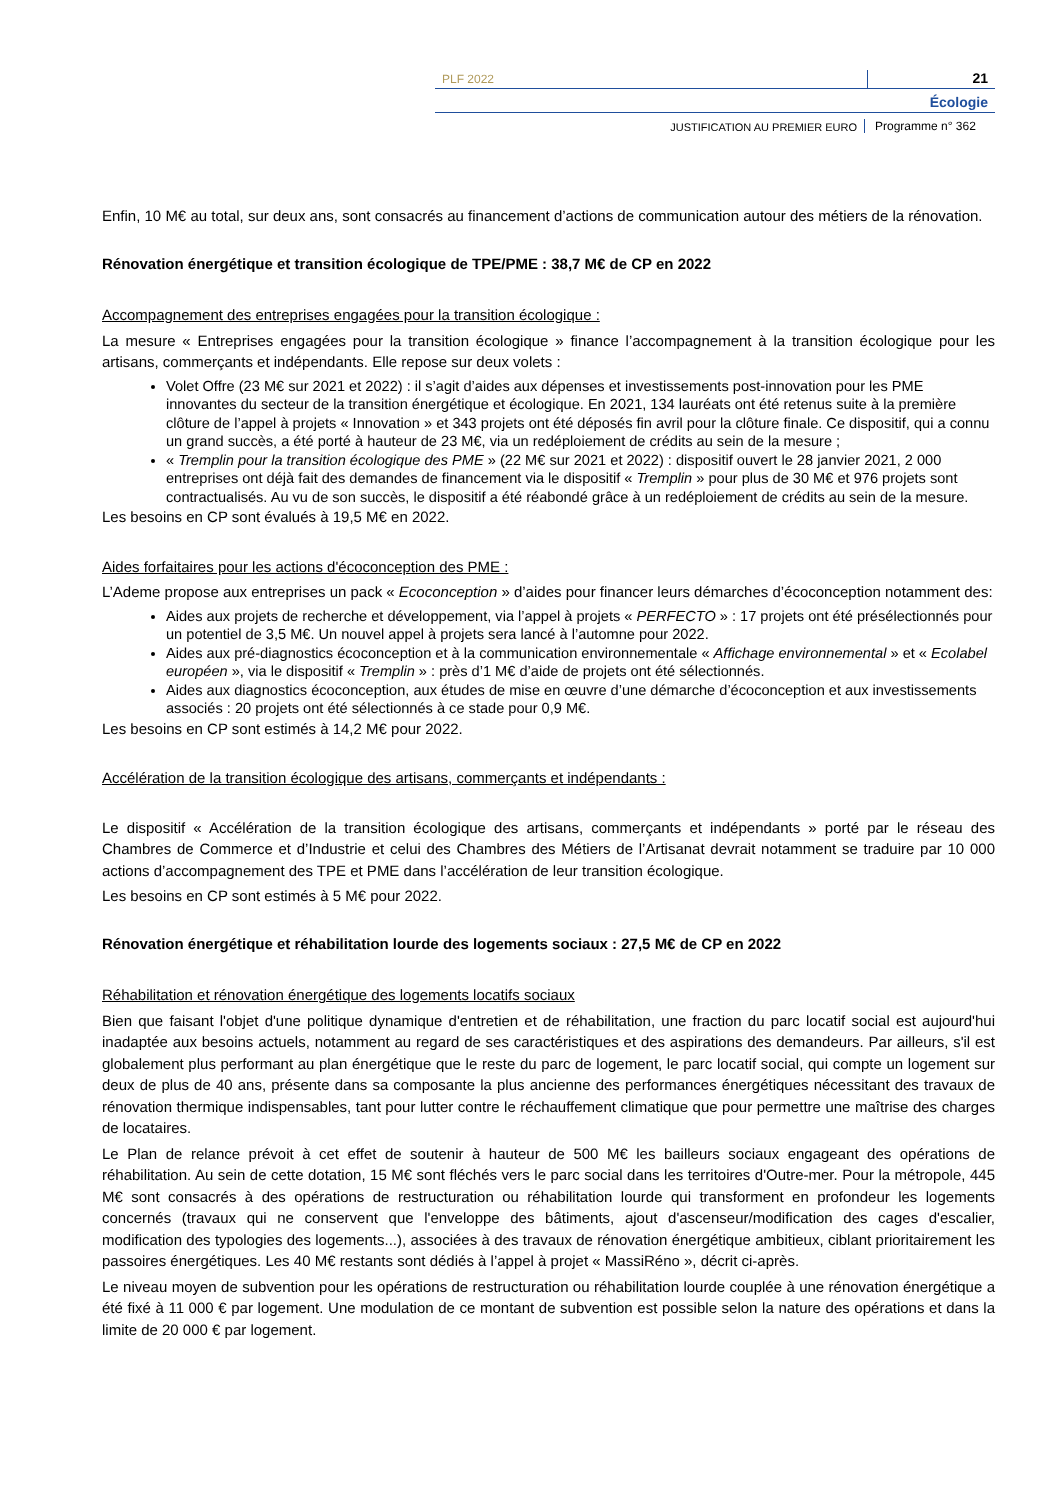PLF 2022
21
Écologie
JUSTIFICATION AU PREMIER EURO
Programme n° 362
Enfin, 10 M€ au total, sur deux ans, sont consacrés au financement d’actions de communication autour des métiers de la rénovation.
Rénovation énergétique et transition écologique de TPE/PME : 38,7 M€ de CP en 2022
Accompagnement des entreprises engagées pour la transition écologique :
La mesure « Entreprises engagées pour la transition écologique » finance l’accompagnement à la transition écologique pour les artisans, commerçants et indépendants. Elle repose sur deux volets :
Volet Offre (23 M€ sur 2021 et 2022) : il s’agit d’aides aux dépenses et investissements post-innovation pour les PME innovantes du secteur de la transition énergétique et écologique. En 2021, 134 lauréats ont été retenus suite à la première clôture de l’appel à projets « Innovation » et 343 projets ont été déposés fin avril pour la clôture finale. Ce dispositif, qui a connu un grand succès, a été porté à hauteur de 23 M€, via un redéploiement de crédits au sein de la mesure ;
« Tremplin pour la transition écologique des PME » (22 M€ sur 2021 et 2022) : dispositif ouvert le 28 janvier 2021, 2 000 entreprises ont déjà fait des demandes de financement via le dispositif « Tremplin » pour plus de 30 M€ et 976 projets sont contractualisés. Au vu de son succès, le dispositif a été réabondé grâce à un redéploiement de crédits au sein de la mesure.
Les besoins en CP sont évalués à 19,5 M€ en 2022.
Aides forfaitaires pour les actions d'écoconception des PME :
L’Ademe propose aux entreprises un pack « Ecoconception » d’aides pour financer leurs démarches d’écoconception notamment des:
Aides aux projets de recherche et développement, via l’appel à projets « PERFECTO » : 17 projets ont été présélectionnés pour un potentiel de 3,5 M€. Un nouvel appel à projets sera lancé à l’automne pour 2022.
Aides aux pré-diagnostics écoconception et à la communication environnementale « Affichage environnemental » et « Ecolabel européen », via le dispositif « Tremplin » : près d’1 M€ d’aide de projets ont été sélectionnés.
Aides aux diagnostics écoconception, aux études de mise en œuvre d’une démarche d’écoconception et aux investissements associés : 20 projets ont été sélectionnés à ce stade pour 0,9 M€.
Les besoins en CP sont estimés à 14,2 M€ pour 2022.
Accélération de la transition écologique des artisans, commerçants et indépendants :
Le dispositif « Accélération de la transition écologique des artisans, commerçants et indépendants » porté par le réseau des Chambres de Commerce et d’Industrie et celui des Chambres des Métiers de l’Artisanat devrait notamment se traduire par 10 000 actions d’accompagnement des TPE et PME dans l’accélération de leur transition écologique.
Les besoins en CP sont estimés à 5 M€ pour 2022.
Rénovation énergétique et réhabilitation lourde des logements sociaux : 27,5 M€ de CP en 2022
Réhabilitation et rénovation énergétique des logements locatifs sociaux
Bien que faisant l'objet d'une politique dynamique d'entretien et de réhabilitation, une fraction du parc locatif social est aujourd'hui inadaptée aux besoins actuels, notamment au regard de ses caractéristiques et des aspirations des demandeurs. Par ailleurs, s'il est globalement plus performant au plan énergétique que le reste du parc de logement, le parc locatif social, qui compte un logement sur deux de plus de 40 ans, présente dans sa composante la plus ancienne des performances énergétiques nécessitant des travaux de rénovation thermique indispensables, tant pour lutter contre le réchauffement climatique que pour permettre une maîtrise des charges de locataires.
Le Plan de relance prévoit à cet effet de soutenir à hauteur de 500 M€ les bailleurs sociaux engageant des opérations de réhabilitation. Au sein de cette dotation, 15 M€ sont fléchés vers le parc social dans les territoires d'Outre-mer. Pour la métropole, 445 M€ sont consacrés à des opérations de restructuration ou réhabilitation lourde qui transforment en profondeur les logements concernés (travaux qui ne conservent que l'enveloppe des bâtiments, ajout d'ascenseur/modification des cages d'escalier, modification des typologies des logements...), associées à des travaux de rénovation énergétique ambitieux, ciblant prioritairement les passoires énergétiques. Les 40 M€ restants sont dédiés à l’appel à projet « MassiRéno », décrit ci-après.
Le niveau moyen de subvention pour les opérations de restructuration ou réhabilitation lourde couplée à une rénovation énergétique a été fixé à 11 000 € par logement. Une modulation de ce montant de subvention est possible selon la nature des opérations et dans la limite de 20 000 € par logement.